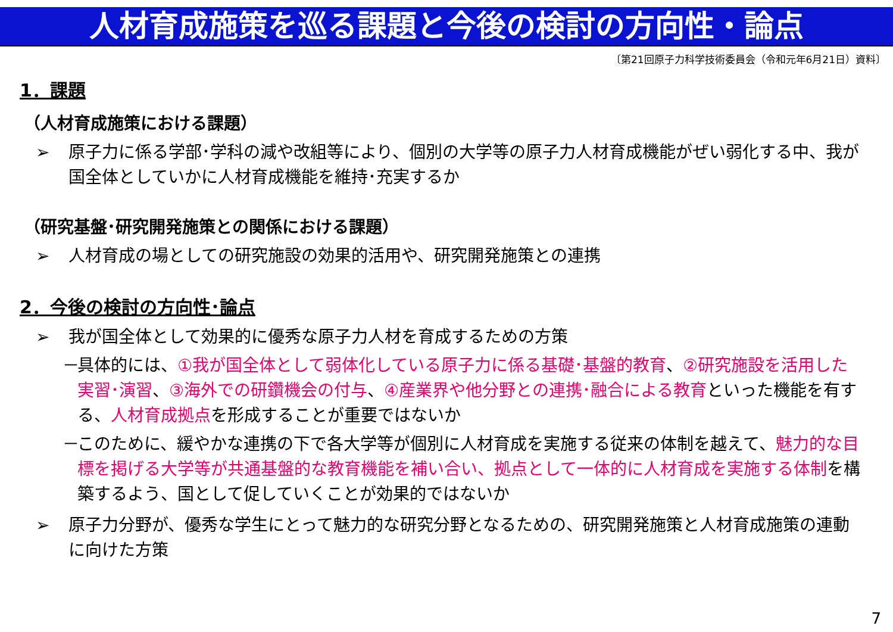人材育成施策を巡る課題と今後の検討の方向性・論点
〔第21回原子力科学技術委員会（令和元年6月21日）資料〕
1．課題
（人材育成施策における課題）
➢ 原子力に係る学部･学科の減や改組等により、個別の大学等の原子力人材育成機能がぜい弱化する中、我が国全体としていかに人材育成機能を維持･充実するか
（研究基盤･研究開発施策との関係における課題）
➢ 人材育成の場としての研究施設の効果的活用や、研究開発施策との連携
2．今後の検討の方向性･論点
➢ 我が国全体として効果的に優秀な原子力人材を育成するための方策
－ 具体的には、①我が国全体として弱体化している原子力に係る基礎･基盤的教育、②研究施設を活用した実習･演習、③海外での研鑽機会の付与、④産業界や他分野との連携･融合による教育といった機能を有する、人材育成拠点を形成することが重要ではないか
－ このために、緩やかな連携の下で各大学等が個別に人材育成を実施する従来の体制を越えて、魅力的な目標を掲げる大学等が共通基盤的な教育機能を補い合い、拠点として一体的に人材育成を実施する体制を構築するよう、国として促していくことが効果的ではないか
➢ 原子力分野が、優秀な学生にとって魅力的な研究分野となるための、研究開発施策と人材育成施策の連動に向けた方策
7